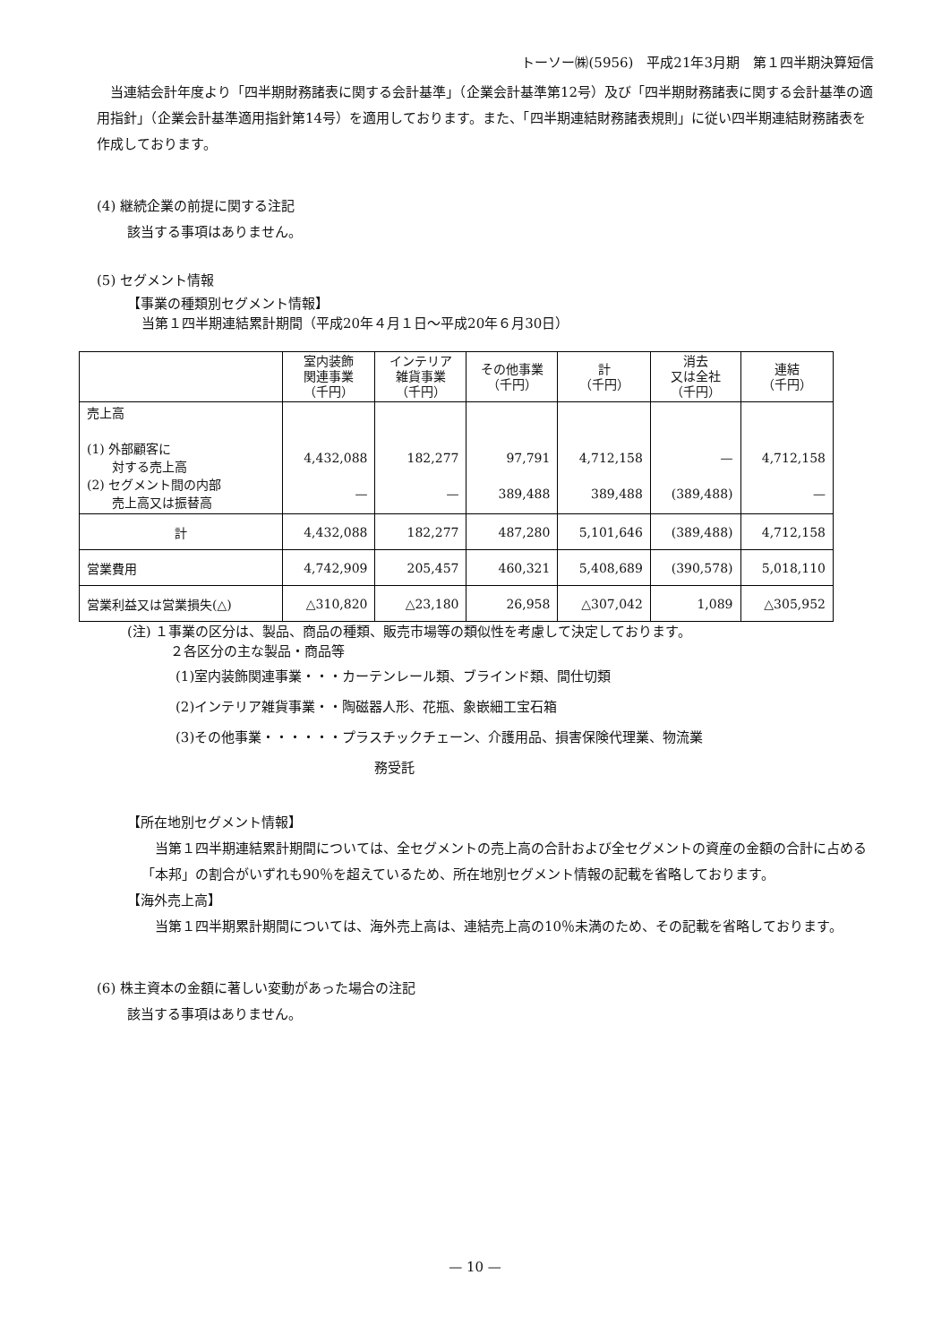トーソー㈱(5956)　平成21年3月期　第１四半期決算短信
　当連結会計年度より「四半期財務諸表に関する会計基準」（企業会計基準第12号）及び「四半期財務諸表に関する会計基準の適用指針」（企業会計基準適用指針第14号）を適用しております。また、「四半期連結財務諸表規則」に従い四半期連結財務諸表を作成しております。
(4) 継続企業の前提に関する注記
該当する事項はありません。
(5) セグメント情報
【事業の種類別セグメント情報】
当第１四半期連結累計期間（平成20年４月１日～平成20年６月30日）
| | 室内装飾 関連事業 （千円） | インテリア 雑貨事業 （千円） | その他事業 （千円） | 計 （千円） | 消去 又は全社 （千円） | 連結 （千円） |
| --- | --- | --- | --- | --- | --- | --- |
| 売上高 (1) 外部顧客に 対する売上高 (2) セグメント間の内部 売上高又は振替高 | 4,432,088 — | 182,277 — | 97,791 389,488 | 4,712,158 389,488 | — (389,488) | 4,712,158 — |
| 計 | 4,432,088 | 182,277 | 487,280 | 5,101,646 | (389,488) | 4,712,158 |
| 営業費用 | 4,742,909 | 205,457 | 460,321 | 5,408,689 | (390,578) | 5,018,110 |
| 営業利益又は営業損失(△) | △310,820 | △23,180 | 26,958 | △307,042 | 1,089 | △305,952 |
(注) １事業の区分は、製品、商品の種類、販売市場等の類似性を考慮して決定しております。
２各区分の主な製品・商品等
(1)室内装飾関連事業・・・カーテンレール類、ブラインド類、間仕切類
(2)インテリア雑貨事業・・陶磁器人形、花瓶、象嵌細工宝石箱
(3)その他事業・・・・・・プラスチックチェーン、介護用品、損害保険代理業、物流業
務受託
【所在地別セグメント情報】
　当第１四半期連結累計期間については、全セグメントの売上高の合計および全セグメントの資産の金額の合計に占める「本邦」の割合がいずれも90％を超えているため、所在地別セグメント情報の記載を省略しております。
【海外売上高】
　当第１四半期累計期間については、海外売上高は、連結売上高の10％未満のため、その記載を省略しております。
(6) 株主資本の金額に著しい変動があった場合の注記
該当する事項はありません。
— 10 —